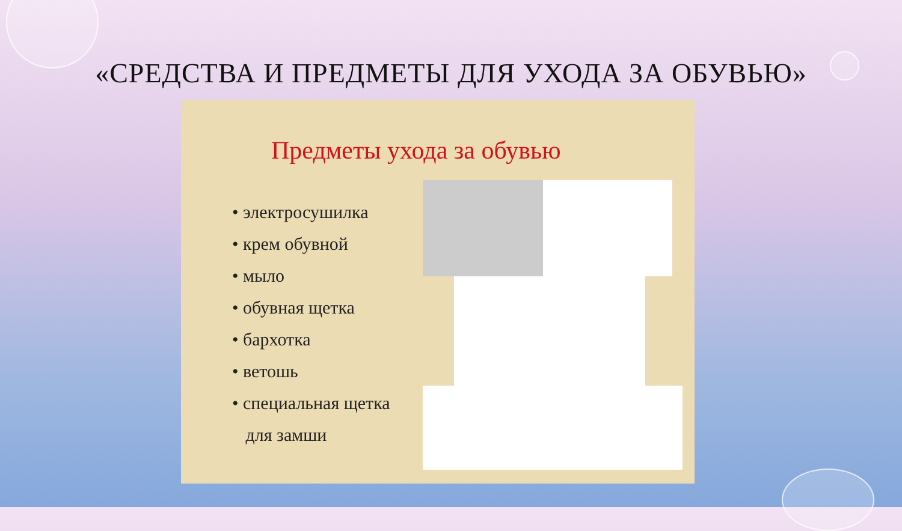«СРЕДСТВА И ПРЕДМЕТЫ ДЛЯ УХОДА ЗА ОБУВЬЮ»
Предметы ухода за обувью
• электросушилка
• крем обувной
• мыло
• обувная щетка
• бархотка
• ветошь
• специальная щетка
для замши